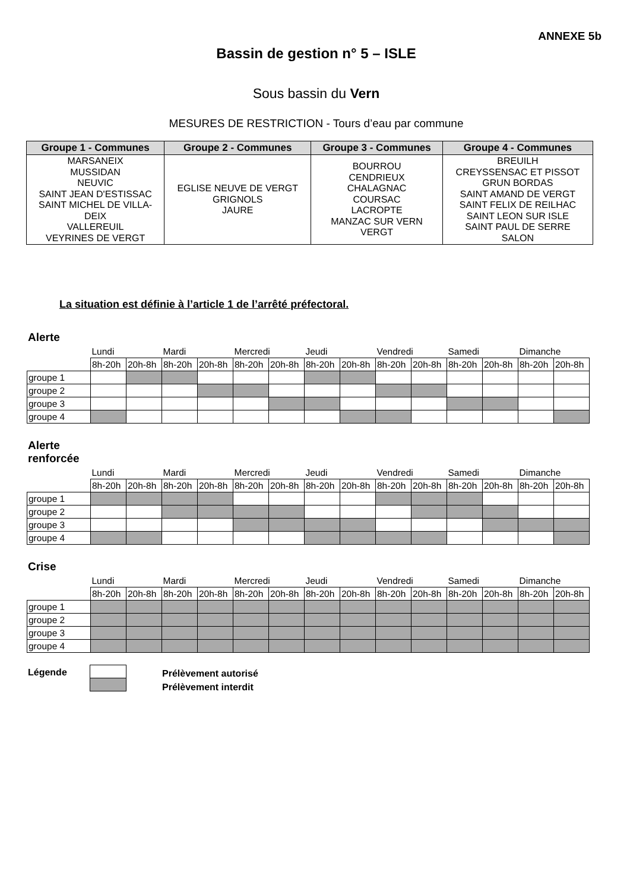ANNEXE 5b
Bassin de gestion n° 5 – ISLE
Sous bassin du Vern
MESURES DE RESTRICTION - Tours d’eau par commune
| Groupe 1 - Communes | Groupe 2 - Communes | Groupe 3 - Communes | Groupe 4 - Communes |
| --- | --- | --- | --- |
| MARSANEIX MUSSIDAN NEUVIC SAINT JEAN D'ESTISSAC SAINT MICHEL DE VILLA- DEIX VALLEREUIL VEYRINES DE VERGT | EGLISE NEUVE DE VERGT GRIGNOLS JAURE | BOURROU CENDRIEUX CHALAGNAC COURSAC LACROPTE MANZAC SUR VERN VERGT | BREUILH CREYSSENSAC ET PISSOT GRUN BORDAS SAINT AMAND DE VERGT SAINT FELIX DE REILHAC SAINT LEON SUR ISLE SAINT PAUL DE SERRE SALON |
La situation est définie à l’article 1 de l’arrêté préfectoral.
Alerte
| | Lundi | | Mardi | | Mercredi | | Jeudi | | Vendredi | | Samedi | | Dimanche | |
| | 8h-20h | 20h-8h | 8h-20h | 20h-8h | 8h-20h | 20h-8h | 8h-20h | 20h-8h | 8h-20h | 20h-8h | 8h-20h | 20h-8h | 8h-20h | 20h-8h |
| groupe 1 | | | | | | | | | | | | | | |
| groupe 2 | | | | | | | | | | | | | | |
| groupe 3 | | | | | | | | | | | | | | |
| groupe 4 | | | | | | | | | | | | | | |
Alerte
renforcée
| | Lundi | | Mardi | | Mercredi | | Jeudi | | Vendredi | | Samedi | | Dimanche | |
| | 8h-20h | 20h-8h | 8h-20h | 20h-8h | 8h-20h | 20h-8h | 8h-20h | 20h-8h | 8h-20h | 20h-8h | 8h-20h | 20h-8h | 8h-20h | 20h-8h |
| groupe 1 | | | | | | | | | | | | | | |
| groupe 2 | | | | | | | | | | | | | | |
| groupe 3 | | | | | | | | | | | | | | |
| groupe 4 | | | | | | | | | | | | | | |
Crise
| | Lundi | | Mardi | | Mercredi | | Jeudi | | Vendredi | | Samedi | | Dimanche | |
| | 8h-20h | 20h-8h | 8h-20h | 20h-8h | 8h-20h | 20h-8h | 8h-20h | 20h-8h | 8h-20h | 20h-8h | 8h-20h | 20h-8h | 8h-20h | 20h-8h |
| groupe 1 | | | | | | | | | | | | | | |
| groupe 2 | | | | | | | | | | | | | | |
| groupe 3 | | | | | | | | | | | | | | |
| groupe 4 | | | | | | | | | | | | | | |
Légende
Prélèvement autorisé
Prélèvement interdit